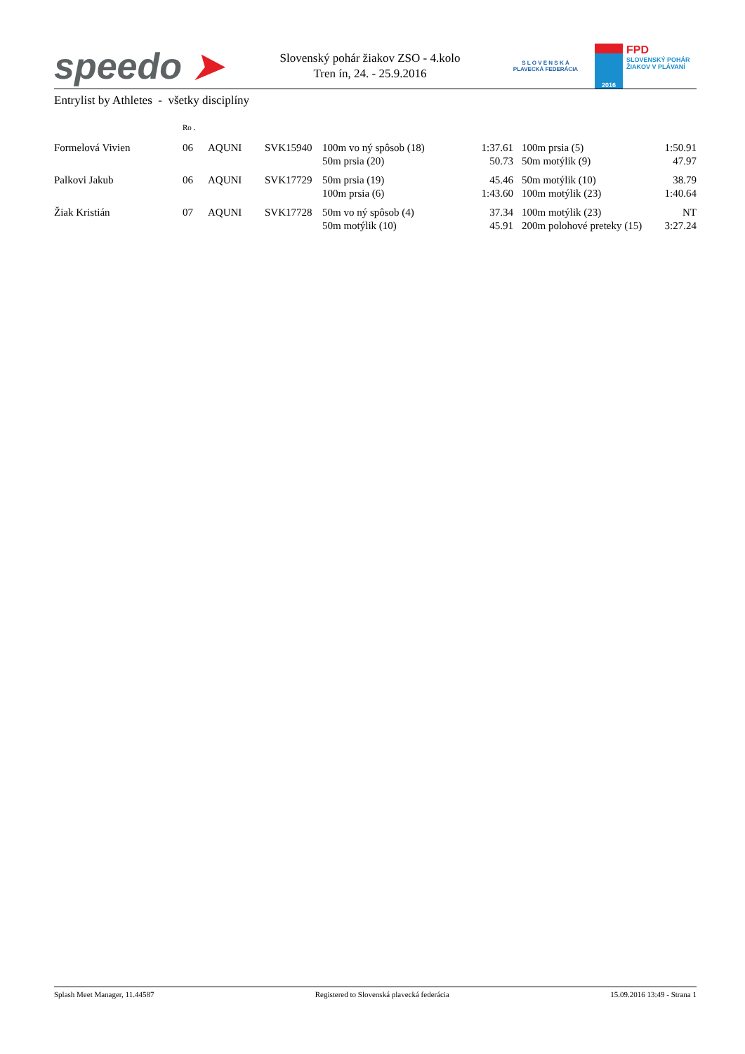speedo ➤
Slovenský pohár žiakov ZSO - 4.kolo
Tren ín, 24. - 25.9.2016
S L O V E N S K Á
PLAVECKÁ FEDERÁCIA
2016
FPD
SLOVENSKÝ POHÁR
ŽIAKOV V PLÁVANÍ
Entrylist by Athletes - všetky disciplíny
| | Ro . | | | | | | | |
| Formelová Vivien | 06 | AQUNI | SVK15940 | 100m vo ný spôsob (18) | 1:37.61 | | 100m prsia (5) | 1:50.91 |
| | | | | 50m prsia (20) | 50.73 | | 50m motýlik (9) | 47.97 |
| Palkovi Jakub | 06 | AQUNI | SVK17729 | 50m prsia (19) | 45.46 | | 50m motýlik (10) | 38.79 |
| | | | | 100m prsia (6) | 1:43.60 | | 100m motýlik (23) | 1:40.64 |
| Žiak Kristián | 07 | AQUNI | SVK17728 | 50m vo ný spôsob (4) | 37.34 | | 100m motýlik (23) | NT |
| | | | | 50m motýlik (10) | 45.91 | | 200m polohové preteky (15) | 3:27.24 |
Splash Meet Manager, 11.44587 Registered to Slovenská plavecká federácia 15.09.2016 13:49 - Strana 1